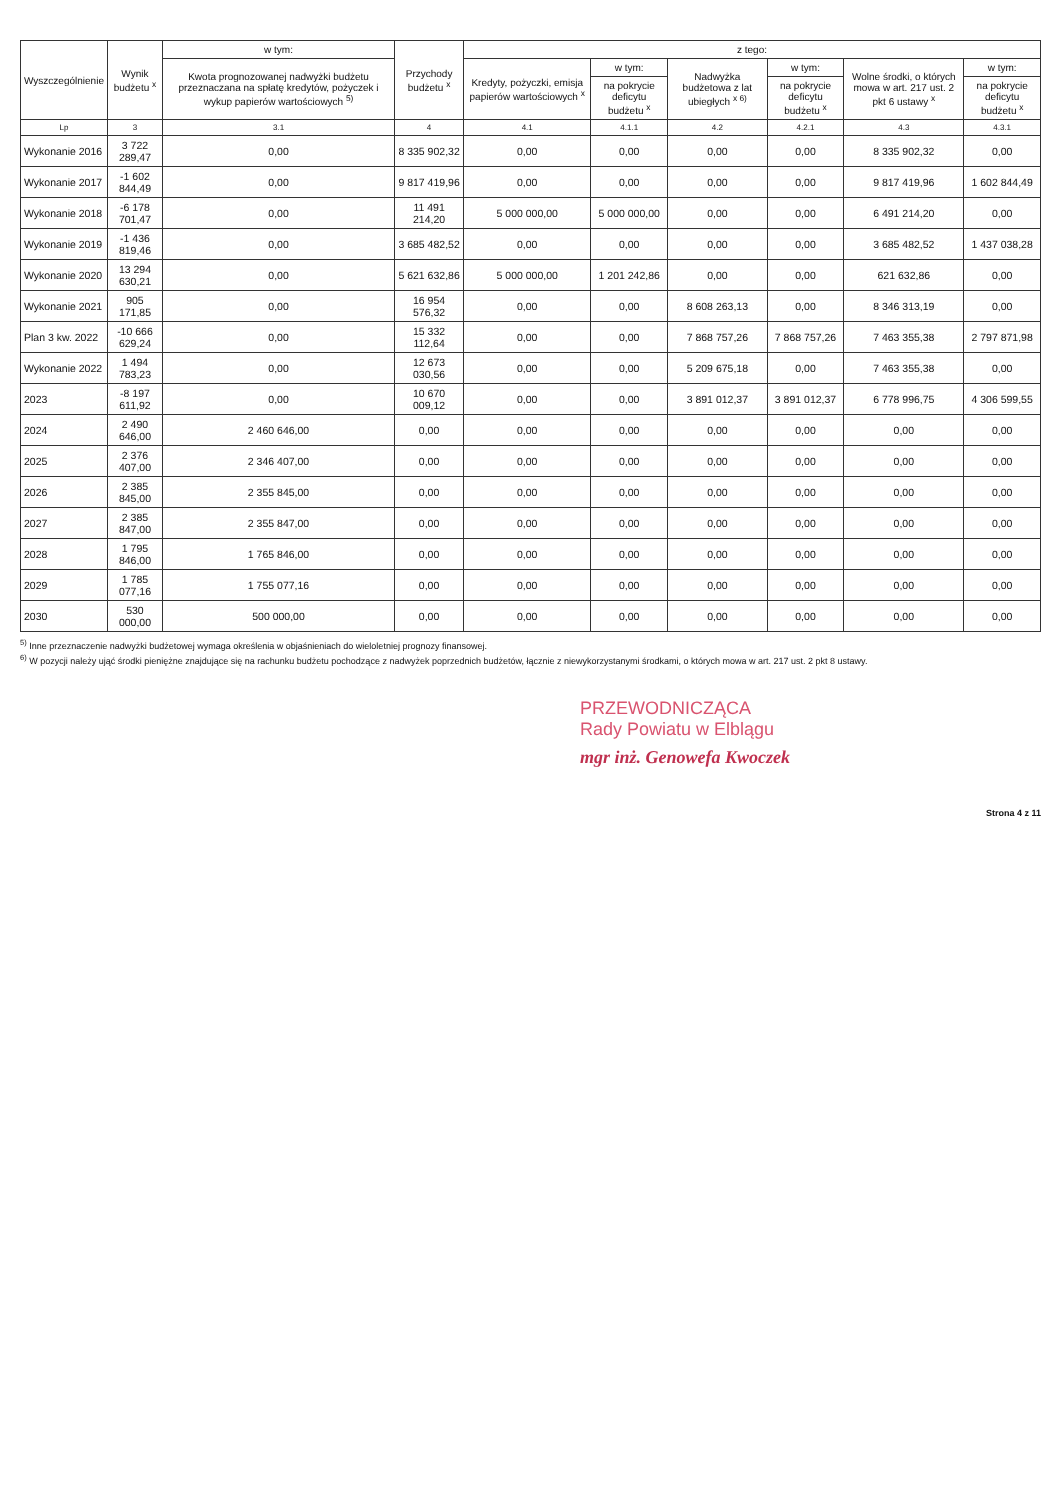| Wyszczególnienie | Wynik budżetu <sup>x</sup> | w tym: | Przychody budżetu <sup>x</sup> | z tego: | | | | | |
| --- | --- | --- | --- | --- | --- | --- | --- | --- | --- |
| | | Kwota prognozowanej nadwyżki budżetu przeznaczana na spłatę kredytów, pożyczek i wykup papierów wartościowych <sup>5)</sup> | | Kredyty, pożyczki, emisja papierów wartościowych <sup>x</sup> | w tym: | Nadwyżka budżetowa z lat ubiegłych <sup>x 6)</sup> | w tym: | Wolne środki, o których mowa w art. 217 ust. 2 pkt 6 ustawy <sup>x</sup> | w tym: |
| | | | | | na pokrycie deficytu budżetu <sup>x</sup> | | na pokrycie deficytu budżetu <sup>x</sup> | | na pokrycie deficytu budżetu <sup>x</sup> |
| Lp | 3 | 3.1 | 4 | 4.1 | 4.1.1 | 4.2 | 4.2.1 | 4.3 | 4.3.1 |
| Wykonanie 2016 | 3 722 289,47 | 0,00 | 8 335 902,32 | 0,00 | 0,00 | 0,00 | 0,00 | 8 335 902,32 | 0,00 |
| Wykonanie 2017 | -1 602 844,49 | 0,00 | 9 817 419,96 | 0,00 | 0,00 | 0,00 | 0,00 | 9 817 419,96 | 1 602 844,49 |
| Wykonanie 2018 | -6 178 701,47 | 0,00 | 11 491 214,20 | 5 000 000,00 | 5 000 000,00 | 0,00 | 0,00 | 6 491 214,20 | 0,00 |
| Wykonanie 2019 | -1 436 819,46 | 0,00 | 3 685 482,52 | 0,00 | 0,00 | 0,00 | 0,00 | 3 685 482,52 | 1 437 038,28 |
| Wykonanie 2020 | 13 294 630,21 | 0,00 | 5 621 632,86 | 5 000 000,00 | 1 201 242,86 | 0,00 | 0,00 | 621 632,86 | 0,00 |
| Wykonanie 2021 | 905 171,85 | 0,00 | 16 954 576,32 | 0,00 | 0,00 | 8 608 263,13 | 0,00 | 8 346 313,19 | 0,00 |
| Plan 3 kw. 2022 | -10 666 629,24 | 0,00 | 15 332 112,64 | 0,00 | 0,00 | 7 868 757,26 | 7 868 757,26 | 7 463 355,38 | 2 797 871,98 |
| Wykonanie 2022 | 1 494 783,23 | 0,00 | 12 673 030,56 | 0,00 | 0,00 | 5 209 675,18 | 0,00 | 7 463 355,38 | 0,00 |
| 2023 | -8 197 611,92 | 0,00 | 10 670 009,12 | 0,00 | 0,00 | 3 891 012,37 | 3 891 012,37 | 6 778 996,75 | 4 306 599,55 |
| 2024 | 2 490 646,00 | 2 460 646,00 | 0,00 | 0,00 | 0,00 | 0,00 | 0,00 | 0,00 | 0,00 |
| 2025 | 2 376 407,00 | 2 346 407,00 | 0,00 | 0,00 | 0,00 | 0,00 | 0,00 | 0,00 | 0,00 |
| 2026 | 2 385 845,00 | 2 355 845,00 | 0,00 | 0,00 | 0,00 | 0,00 | 0,00 | 0,00 | 0,00 |
| 2027 | 2 385 847,00 | 2 355 847,00 | 0,00 | 0,00 | 0,00 | 0,00 | 0,00 | 0,00 | 0,00 |
| 2028 | 1 795 846,00 | 1 765 846,00 | 0,00 | 0,00 | 0,00 | 0,00 | 0,00 | 0,00 | 0,00 |
| 2029 | 1 785 077,16 | 1 755 077,16 | 0,00 | 0,00 | 0,00 | 0,00 | 0,00 | 0,00 | 0,00 |
| 2030 | 530 000,00 | 500 000,00 | 0,00 | 0,00 | 0,00 | 0,00 | 0,00 | 0,00 | 0,00 |
<sup>5)</sup> Inne przeznaczenie nadwyżki budżetowej wymaga określenia w objaśnieniach do wieloletniej prognozy finansowej.
<sup>6)</sup> W pozycji należy ująć środki pieniężne znajdujące się na rachunku budżetu pochodzące z nadwyżek poprzednich budżetów, łącznie z niewykorzystanymi środkami, o których mowa w art. 217 ust. 2 pkt 8 ustawy.
PRZEWODNICZĄCA
Rady Powiatu w Elblągu
mgr inż. Genowefa Kwoczek
Strona 4 z 11